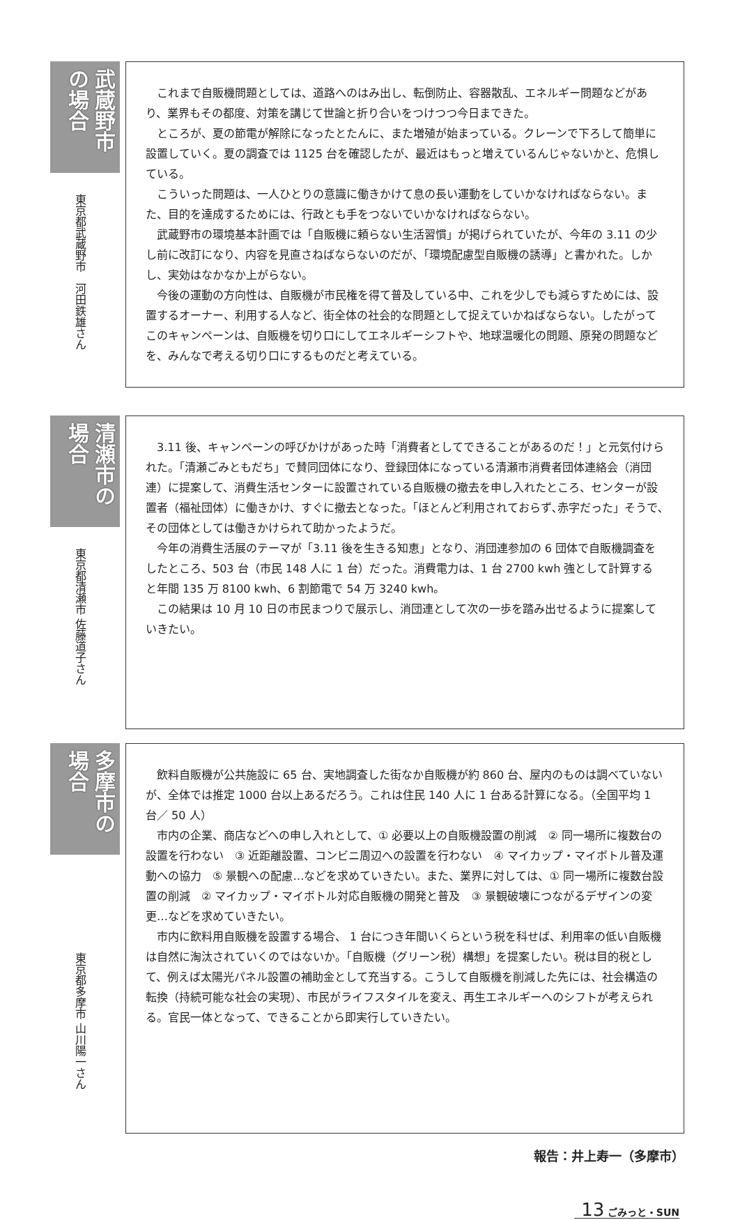武蔵野市の場合
東京都武蔵野市　河田鉄雄さん
これまで自販機問題としては、道路へのはみ出し、転倒防止、容器散乱、エネルギー問題などがあり、業界もその都度、対策を講じて世論と折り合いをつけつつ今日まできた。
ところが、夏の節電が解除になったとたんに、また増殖が始まっている。クレーンで下ろして簡単に設置していく。夏の調査では 1125 台を確認したが、最近はもっと増えているんじゃないかと、危惧している。
こういった問題は、一人ひとりの意識に働きかけて息の長い運動をしていかなければならない。また、目的を達成するためには、行政とも手をつないでいかなければならない。
武蔵野市の環境基本計画では「自販機に頼らない生活習慣」が掲げられていたが、今年の 3.11 の少し前に改訂になり、内容を見直さねばならないのだが、「環境配慮型自販機の誘導」と書かれた。しかし、実効はなかなか上がらない。
今後の運動の方向性は、自販機が市民権を得て普及している中、これを少しでも減らすためには、設置するオーナー、利用する人など、街全体の社会的な問題として捉えていかねばならない。したがってこのキャンペーンは、自販機を切り口にしてエネルギーシフトや、地球温暖化の問題、原発の問題などを、みんなで考える切り口にするものだと考えている。
清瀬市の場合
東京都清瀬市 佐藤道子さん
3.11 後、キャンペーンの呼びかけがあった時「消費者としてできることがあるのだ！」と元気付けられた。「清瀬ごみともだち」で賛同団体になり、登録団体になっている清瀬市消費者団体連絡会（消団連）に提案して、消費生活センターに設置されている自販機の撤去を申し入れたところ、センターが設置者（福祉団体）に働きかけ、すぐに撤去となった。「ほとんど利用されておらず､赤字だった」そうで､その団体としては働きかけられて助かったようだ。
今年の消費生活展のテーマが「3.11 後を生きる知恵」となり、消団連参加の 6 団体で自販機調査をしたところ、503 台（市民 148 人に 1 台）だった。消費電力は、1 台 2700 kwh 強として計算すると年間 135 万 8100 kwh、6 割節電で 54 万 3240 kwh。
この結果は 10 月 10 日の市民まつりで展示し、消団連として次の一歩を踏み出せるように提案していきたい。
多摩市の場合
東京都多摩市 山川陽一さん
飲料自販機が公共施設に 65 台、実地調査した街なか自販機が約 860 台、屋内のものは調べていないが、全体では推定 1000 台以上あるだろう。これは住民 140 人に 1 台ある計算になる。（全国平均 1 台／ 50 人）
市内の企業、商店などへの申し入れとして、① 必要以上の自販機設置の削減　② 同一場所に複数台の設置を行わない　③ 近距離設置、コンビニ周辺への設置を行わない　④ マイカップ・マイボトル普及運動への協力　⑤ 景観への配慮…などを求めていきたい。また、業界に対しては、① 同一場所に複数台設置の削減　② マイカップ・マイボトル対応自販機の開発と普及　③ 景観破壊につながるデザインの変更…などを求めていきたい。
市内に飲料用自販機を設置する場合、 1 台につき年間いくらという税を科せば、利用率の低い自販機は自然に淘汰されていくのではないか。「自販機（グリーン税）構想」を提案したい。税は目的税として、例えば太陽光パネル設置の補助金として充当する。こうして自販機を削減した先には、社会構造の転換（持続可能な社会の実現）、市民がライフスタイルを変え、再生エネルギーへのシフトが考えられる。官民一体となって、できることから即実行していきたい。
報告：井上寿一（多摩市）
13 ごみっと・SUN